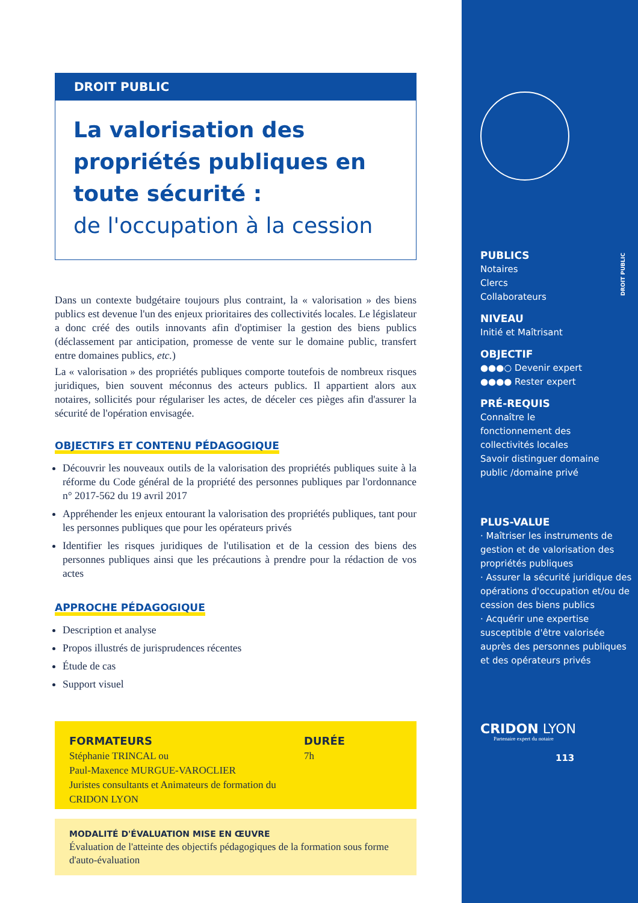DROIT PUBLIC
La valorisation des propriétés publiques en toute sécurité :
de l'occupation à la cession
Dans un contexte budgétaire toujours plus contraint, la « valorisation » des biens publics est devenue l'un des enjeux prioritaires des collectivités locales. Le législateur a donc créé des outils innovants afin d'optimiser la gestion des biens publics (déclassement par anticipation, promesse de vente sur le domaine public, transfert entre domaines publics, etc.)
La « valorisation » des propriétés publiques comporte toutefois de nombreux risques juridiques, bien souvent méconnus des acteurs publics. Il appartient alors aux notaires, sollicités pour régulariser les actes, de déceler ces pièges afin d'assurer la sécurité de l'opération envisagée.
OBJECTIFS ET CONTENU PÉDAGOGIQUE
Découvrir les nouveaux outils de la valorisation des propriétés publiques suite à la réforme du Code général de la propriété des personnes publiques par l'ordonnance n° 2017-562 du 19 avril 2017
Appréhender les enjeux entourant la valorisation des propriétés publiques, tant pour les personnes publiques que pour les opérateurs privés
Identifier les risques juridiques de l'utilisation et de la cession des biens des personnes publiques ainsi que les précautions à prendre pour la rédaction de vos actes
APPROCHE PÉDAGOGIQUE
Description et analyse
Propos illustrés de jurisprudences récentes
Étude de cas
Support visuel
FORMATEURS
Stéphanie TRINCAL ou
Paul-Maxence MURGUE-VAROCLIER
Juristes consultants et Animateurs de formation du CRIDON LYON
DURÉE
7h
MODALITÉ D'ÉVALUATION MISE EN ŒUVRE
Évaluation de l'atteinte des objectifs pédagogiques de la formation sous forme d'auto-évaluation
DROIT PUBLIC
PUBLICS
Notaires
Clercs
Collaborateurs
NIVEAU
Initié et Maîtrisant
OBJECTIF
●●●○ Devenir expert
●●●● Rester expert
PRÉ-REQUIS
Connaître le
fonctionnement des
collectivités locales
Savoir distinguer domaine
public /domaine privé
PLUS-VALUE
· Maîtriser les instruments de gestion et de valorisation des propriétés publiques
· Assurer la sécurité juridique des opérations d'occupation et/ou de cession des biens publics
· Acquérir une expertise susceptible d'être valorisée auprès des personnes publiques et des opérateurs privés
CRIDON LYON
Partenaire expert du notaire
113